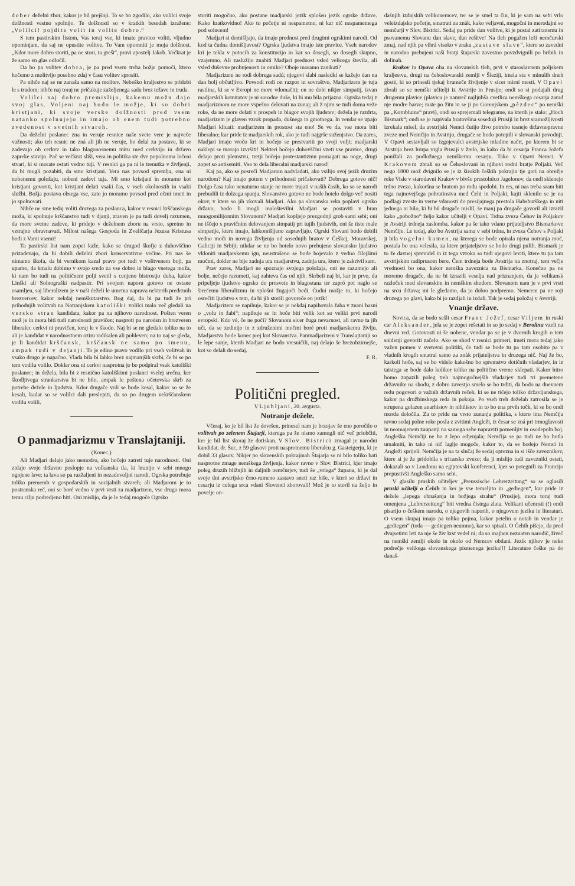dober deželni zbor, kakor je bil prejšnji. To se bo zgodilo, ako volilci svoje dolžnosti vestno spolnijo. Te dolžnosti so v kratkih besedah izražene: „Volilci! pojdite volit in volite dobro.“
S tem pastirskim listom, Vas toraj vse, ki imate pravico voliti, vljudno opominjam, da saj ne opustite volitve. To Vam opomniti je moja dolžnost. „Kdor more dobro storiti, pa ne stori, ta greši“, pravi apostelj Jakob. Večkrat je že samo en glas odločil.
Da bo pa volitev dobra, je pa pred vsem treba božje pomoči, ktero hočemo z molitvijo posebno zdaj v času volitev sprositi.
Pa nihče naj se ne zanaša samo na molitev. Nebeško kraljestvo se pridobi le s trudom; nihče naj toraj ne pričakuje zaželjenega sadu brez težave in truda.
Volilci naj dobro premislijo, kakemu možu dajo svoj glas. Voljeni naj bodo le možje, ki so dobri kristjani, ki svoje verske dolžnosti pred vsem natanko spolnujejo in imajo ob enem tudi potrebno zvedenost v svetnih stvareh.
Da deželni poslanec zna in veruje resnice naše svete vere je največe važnosti; ako teh resnic ne zná ali jih ne veruje, bo delal za postave, ki se zadevajo ob cerkev in tako blagonosnemu miru med cerkvijo in državo zapreke stavijo. Pač se večkrat sliši, vera in politika ste dve popolnoma ločeni stvari, ki si morate ostati vedno tuji. V resnici ga pa ni le trenutka v življenji, da bi mogli pozabiti, da smo kristjani. Vera nas povsod spremlja, ona ni nobenemu položaju, nobeni zadevi tuja. Mi smo kristjani in moramo kot kristjani govoriti, kot kristjani delati vsaki čas, v vseh okolnostih in vsaki službi. Božja postava obsega vse, zato jo moramo povsod pred očmi imeti in jo spolnovati.
Nihče ne sme tedaj voliti druzega za poslanca, kakor v resnici krščanskega moža, ki spolnuje krščanstvo tudi v djanji, zraven je pa tudi dovelj razumen, da more svetne zadeve, ki pridejo v deželnem zboru na vrsto, spretno in vztrajno obravnavati. Milost našega Gospoda in Zveličarja Jezusa Kristusa bodi z Vami vsemi!
Ta pastirski list nam zopet kaže, kako se drugod škofje z duhovščino prizadevajo, da bi dobili deželni zbori konservativne večine. Pri nas še nimamo škofa, da bi vernikom kazal pravo pot tudi v volitvenem boji, pa upamo, da kmalu dobimo v svojo sredo za vse dobro in blago vnetega moža, ki nam bo tudi na političnem polji svetil s cenjeno bistrostjo duha, kakor Linški ali Solnograški nadpastir. Pri svojem naporu gotovo ne ostane osamljen, saj liberalizem je v naši deželi le umetna naprava nekterih predrznih brezvercev, kakor nekdaj nemškutarstvo. Bog daj, da bi pa tudi že pri prihodnjih volitvah na Notranjskem katoliški volilci malo več gledali na versko stran kandidata, kakor pa na njihovo narodnost. Pošten veren mož je in mora biti tudi narodnosti pravičen; nasproti pa naroden in brezveren liberalec cerkvi ni pravičen, toraj le v škodo. Naj bi se ne gledalo toliko na to ali je kandidat v narodnostnem oziru radikalen ali pohleven; na to naj se gleda, je li kandidat krščansk, krščansk ne samo po imenu, ampak tudi v dejanji. To je edino pravo vodilo pri vseh volitvah in vsako drugo je napačno. Vlada bila bi lahko brez najmanjših skrbi, če bi se po tem vodilu volilo. Dokler ona ni cerkvi nasprotna jo bo podpiral vsak katoliški poslanec; in dežela, bila bi z resnično katoliškimi poslanci vselej srečna, ker škodljivega strankarstva bi ne bilo, ampak le poštena očetovska skrb za potrebe dežele in ljudstva. Kdor drugače voli se bode kesal, kakor so se že kesali, kadar so se volilci dali preslepiti, da so po drugem nekrščanskem vodilu volili.
O panmadjarizmu v Translajtaniji.
(Konec.)
Ali Madjari delajo jako nemodro, ako hočejo zatreti tuje narodnosti. Oni zidajo svoje državno poslopje na vulkanska tla, ki hranijo v sebi mnogo ognjene lave; ta lava so pa razžaljeni in nezadovoljni narodi. Ogrska potrebuje toliko prememb v gospodarskih in socijalnih stvareh; ali Madjarom je to postranska reč, oni se boré vedno v prvi vrsti za madjarizem, vse drugo mora temu cilju podredjeno biti. Oni mislijo, da je le tedaj mogoče Ogrsko
storiti mogočno, ako postane madjarski jezik splošen jezik ogrske države. Kako kratkovidno! Ako to početje ni nespametno, ni kar nič nespametnega pod solncem!
Madjari si domišljajo, da imajo prednost pred drugimi ogrskimi narodi. Od kod ta čudna domišljavost? Ogrska ljudstva imajo iste pravice. Vseh narodov kri je tekla v potocih za konstitucijo in kar so dosegli, so dosegli skupno, vzajemno. Ali zaslužijo znabiti Madjari prednost vsled velicega števila, ali vsled duševne probujenosti in omike? Oboje moramo zanikati?
Madjarizem ne rodi dobrega sadú; njegovi slabi nasledki se kažejo dan na dan bolj občutljivo. Povsodi rodi on razpor in sovraštvo. Madjarizem je tuja rastlina, ki se v Evropi ne more vdomačiti; on ne dobi nikjer simpatij, izvan madjarskih komitatov je ni sorodne duše, ki bi mu bila prijazna. Ogrska tedaj z madjarizmom ne more vspešno delovati na zunaj; ali ž njim se tudi doma veže roke, da ne more delati v prospeh in blagor svojih ljudstev; dežela je razdrta, madjarizem je glaven vzrok propada, dušnega in gmotnega. In vendar se upajo Madjari klicati: madjarizem in prostost sta eno! Se ve da, vse mora biti liberalno; kar pride iz madjarskih rok, ako je tudi najgrše suženjstvo. Da zares, Madjari imajo vročo kri in hočejo se prestvariti po svoji volji; madjarski naklepi se morajo izvršiti! Nekteri hočejo duhovščini vzeti vse pravice, drugi delajo proti plemstvu, tretji hočejo protestantizmu pomagati na noge, drugi zopet so antisemiti. Vse to dela liberalni madjarski narod!
Kaj pa, ako se posreči Madjarom nadvladati, ako vsilijo svoj jezik druzim narodom? Kaj imajo potem v prihodnosti pričakovati? Dobrega gotovo nič! Dolgo časa tako nenaturno stanje ne more trajati v naših časih, ko so se narodi prebudili iz dolzega spanja. Slovanstvo gotovo ne bode hotelo dolgo več nositi okov, v ktere so jih vkovali Madjari. Ako pa slovanska reka poplavi ogrsko državo, bodo li mogli maloštevilni Madjari se postaviti v bran mnogomilijonnim Slovanom? Madjari kopljejo prezgodnji grob sami sebi; oni ne iščejo s pravičnim delovanjem simpatij pri tujih ljudstvih, oni še tiste male simpatije, ktere imajo, lahkomišljeno zapravljajo. Ogrski Slovani bodo dobili vedno moči in novega življenja od sosednjih bratov v Češkej, Moravskej, Galiciji in Srbiji; nikdar se ne bo hotelo novo prebujeno slovansko ljudstvo vkloniti madjarskemu igu, neustrašeno se bode bojevalo z vedno čilejšimi močmi, dokler ne bije zadnja ura madjarstvu, zadnja ura, ktero je zakrivil sam.
Prav zares, Madjari ne spoznajo svojega položaja, oni ne razumejo ali bolje, nečejo razumeti, kaj zahteva čas od njih. Skrbeli naj bi, kar je prvo, da pripeljejo ljudstvo ogrsko do prosvete in blagostana ter zapró pot naglo se širečemu liberalizmu in splošni žugajoči bedi. Čudni možje to, ki hočejo osrečiti ljudstvo s tem, da bi jih storili govoreče en jezik!
Madjarizem se napihuje, kakor se je nekdaj napihovala žaba v znani basni o „volu in žabi“; napihuje se in hoče biti velik kot so veliki prvi narodi evropski. Kdo vé, če ne poči? Slovanom sicer žuga nevarnost, ali ravno ta jih uči, da se zedinijo in z združenimi močmi boré proti madjarskemu življu. Madjarstva bode konec prej kot Slovanstva. Panmadjarizem v Translajtaniji so le lepe sanje, kterih Madjari ne bodo vresničili, naj delajo še brezobzirnejše, kot so delali do sedaj.
F. R.
Politični pregled.
V Ljubljani, 20. avgusta.
Notranje dežele.
Včeraj, ko je bil list že dovršen, prinesel nam je brzojav še eno poročilo o volitvah po zelenem Štajarji, kterega pa že nismo zamogli nič več priobčiti, ker je bil list skoraj že dotiskan. V Slov. Bistrici zmagal je narodni kandidat, dr. Šuc, z 59 glasovi proti nasprotnemu liberalcu g. Gasteigerju, ki je dobil 33 glasov. Nikjer po slovenskih pokrajinah Štajarja se ni bilo toliko bati nasprotne zmage nemškega življenja, kakor ravno v Slov. Bistrici, kjer imajo poleg druzih bližnjih in daljnih nemčurjev, tudi še „vrlega“ župana, ki je dal svoje dni avstrijsko črno-rumeno zastavo sneti raz hiše, v kteri so državi in cesarju iz celega srca vdani Slovenci zborovali! Mož je to storil na željo in povelje on-
dašnjih izdajskih velikonemcev, ter se je smel ta čin, ki je sam na sebi vrlo veleizdajsko početje, smatrati za znàk, kako veljavni, mogočni in merodajni so nemčurji v Slov. Bistrici. Sedaj pa pride dan volitve, ki je postal zatiranemu in psovanemu Slovanu dan slave, dan rešitve! Na tleh pogažen leži nemčurski zmaj, nad njih pa vihrá visoko v zraku „zastave slave“, ktero so zavedni in narodno prebujeni naši bratji štajarski zavestno povzdvignili po hribih in dolinah.
Krakov in Opava oba na slovanskih tleh, prvi v staroslavnem poljskem kraljestvu, drugi na čehoslovanski zemlji v Šleziji, imela sta v minulih dneh gosté, ki so prinesli tjekaj hrumeče življenje v sicer mirni mesti. V Opavi zbrali so se nemški učitelji iz Avstrije in Prusije; ondi so si podajali drug drugemu plavice (plavica je namreč najljubša cvetlica nemškega cesarja zarad nje modre barve; raste po žitu in se ji po Gorenjskem „pèzdec“ po nemški pa „Kornblume“ pravi), ondi so sprejemali telegrame, na kterih je stalo: „Hoch Bismark“; ondi se je napivala bratovšina sosednji Prusiji in brez sramožljivosti izrekala misel, da avstrijski Nemci čutijo živo potrebo tesneje državnopravne zveze med Nemčijo in Avstrijo, drugače se bodo potopili v slovanski povodnji. V Opavi sestavljali so izgojevalci avstrijske mladine načrt, po kterem bi se Avstrija brez hrupa vrgla Prusiji v žrelo, in kako da bi cesarja Franca Jožefa ponižali za podložnega nemškemu cesarju. Tako v Opavi Nemci. V Krakovem zbrali so se Čehoslovani in njihovi rodni bratje Poljaki. Več nego 1800 mož dvignilo se je iz širokih čeških pokrajin tje gori na obrežje reke Visle v starodavni Krakov v bivšo prestolnico Jagelonov, da ondi sklenejo trdno zvezo, kakoršna se bratom po rodu spodobi. In res, ni nas treba sram biti tega najnovejšega pobratinstva med Čehi in Poljaki, kajti sklenilo se je na podlagi zveste in verne vdanosti do presijajnega prestola Habsburškega in niti jednega ni bilo, ki bi bil drugače mislil, še manj pa drugače govoril ali izrazil kako „pobožno“ željo kakor učitelji v Opavi. Trdna zveza Čehov in Poljakov je Avstriji trdneja zaslomba, kakor pa še tako vdano prijateljstvo Bismarkove Nemčije. Le tedaj, ako bo Avstrija sama v sebi trdna, in zveza Čehov s Poljaki ji bila vogelni kamen, na kterega se bode opirala njena notranja moč, postala bo ona velesila, za ktere prijateljstvo se bodo drugi pulili. Bismark je to že davnej sprevidel in iz tega vzroka so tudi njegovi leviti, ktere tu pa tam avstrijskim radiprusom bere. Čem trdneja bode Avstrija na znotraj, tem večje vrednosti bo ona, kakor nemška zaveznica za Bismarka. Konečno pa ne moremo drugače, da ne bi izrazili veselja nad priznanjem, da je velikansk razloček med slovanskim in nemškim shodom. Slovanom nam je v prvi vrsti na srcu država; mi le gledamo, da jo dobro podpremo. Nemcem pa ne roji druzega po glavi, kako bi jo razdjali in izdali. Tak je sedaj položaj v Avstriji.
Vnanje države.
Novica, da se bodo sešli cesar Franc Jožef, cesar Viljem in ruski car Aleksander, jela se je zopet rešetati in so jo sedaj v Berolinu vzeli na dnevni red. Gotovosti ni še nobene, vendar pa se je v dvornih krogih o tem snidenji govoriti začelo. Ako se shod v resnici primeri, imeti mora tedaj jako važen pomen v svetovni politiki, če tudi se bode tu pa tam osobito pa v vladnih krogih smatral samo za znàk prijateljstva in druzega nič. Naj že bo, karkoli hoče, saj se bo videlo kakošno bo spremstvo dotičnih vladarjev, in iz taistega se bode dalo kolikor toliko na politično vreme sklepati. Kakor hitro bomo zapazili poleg treh najmogočnejših vladarjev tudi tri premetene državnike na shodu, z dobro zavestjo smelo se bo trditi, da bodo na dnevnem redu pogovori o važnih državnih rečeh, ki se ne tičejo toliko državljanskega, kakor pa družbinskega reda in pokoja. Po vseh treh deželah zatrosila se je strupena golazen anarhistov in nihilistov in to bo ena prvih točk, ki se bo ondi morda določila. Za to pride na vrsto zunanja politika, s ktero ima Nemčija ravno sedaj polne roke posla z zvitimi Angleži, iz česar se zná pri trmoglavosti in neomajenem zaupanji na samega sebe napraviti pomenljiv in osodepoln boj. Angleška Nemčiji ne bo z lepo odjenjala; Nemčija se pa tudi ne bo hotla umakniti, in tako ni nič laglje mogoče, kakor to, da se bodejo Nemci in Angleži sprijeli. Nemčija je na ta slučaj že sedaj oprezna in si išče zaveznikov, ktere si je že pridobila s tricarsko zvezo; da ji mislijo tudi zavezniki ostati, dokazali so v Londonu na egiptovski konferenci, kjer so potegnili za Francijo prepustivši Angleško samo sebi.
V glasilu pruskih učiteljev „Preussische Lehrerzeitung“ so se oglasili pruski učitelji o Čehih in ker je vse temeljito in „gediegen“, kar pride iz dežele „lepega obnašanja in božjega strahu“ (Prusije), mora toraj tudi omenjena „Lehrerzeitung“ biti vredna čistega zlata. Velikani učenosti (!) ondi pisarijo o češkem narodu, o njegovih naporih, o njegovem jeziku in literaturi. O vsem skupaj imajo pa toliko pojma, kakor petelin o notah in vendar je „gediegen“ (toda — gediegen neumno), kar so spisali. O Čehih pišejo, da pred dvajsetimi leti za nje še živ krst vedel ni; da so majhen neznaten narodič, živeč na nemški zemlji okolo in okolo od Nemcev obdani. Jezik njihov je neko podrečje velikega slovanskega pismenega jezika!!! Literature češke pa do današ-